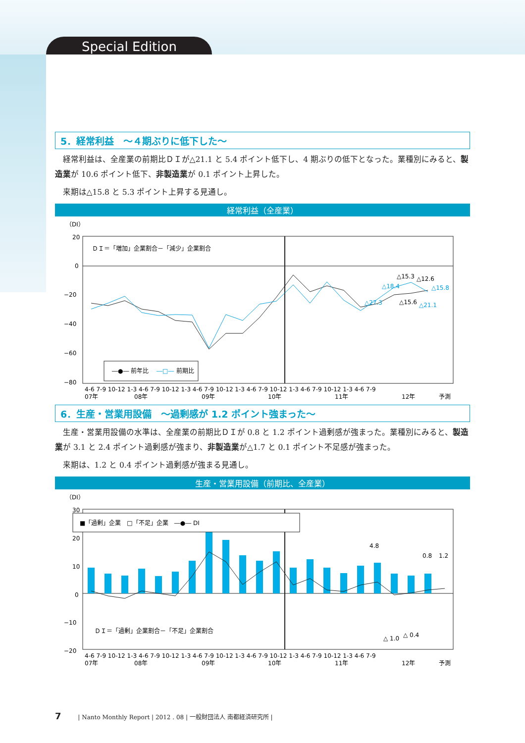Special Edition
5．経常利益　～４期ぶりに低下した～
経常利益は、全産業の前期比ＤＩが△21.1 と 5.4 ポイント低下し、4 期ぶりの低下となった。業種別にみると、製造業が 10.6 ポイント低下、非製造業が 0.1 ポイント上昇した。
来期は△15.8 と 5.3 ポイント上昇する見通し。
経常利益（全産業）
（DI）
20
0
−20
−40
−60
−80
ＤＩ＝「増加」企業割合－「減少」企業割合
△15.3
△12.6
△15.8
△18.4
△27.3
△15.6
△21.1
―●― 前年比
―□―
前期比
4-6 7-9 10-12 1-3 4-6 7-9 10-12 1-3 4-6 7-9 10-12 1-3 4-6 7-9 10-12 1-3 4-6 7-9 10-12 1-3 4-6 7-9
07年
08年
09年
10年
11年
12年
予測
6．生産・営業用設備　～過剰感が 1.2 ポイント強まった～
生産・営業用設備の水準は、全産業の前期比ＤＩが 0.8 と 1.2 ポイント過剰感が強まった。業種別にみると、製造業が 3.1 と 2.4 ポイント過剰感が強まり、非製造業が△1.7 と 0.1 ポイント不足感が強まった。
来期は、1.2 と 0.4 ポイント過剰感が強まる見通し。
生産・営業用設備（前期比、全産業）
（DI）
30
20
10
0
−10
−20
■「過剰」企業　□「不足」企業　―●― DI
4.8
0.8
1.2
△ 1.0
△ 0.4
ＤＩ＝「過剰」企業割合－「不足」企業割合
4-6 7-9 10-12 1-3 4-6 7-9 10-12 1-3 4-6 7-9 10-12 1-3 4-6 7-9 10-12 1-3 4-6 7-9 10-12 1-3 4-6 7-9
07年
08年
09年
10年
11年
12年
予測
7 | Nanto Monthly Report | 2012 . 08 | 一般財団法人 南都経済研究所 |